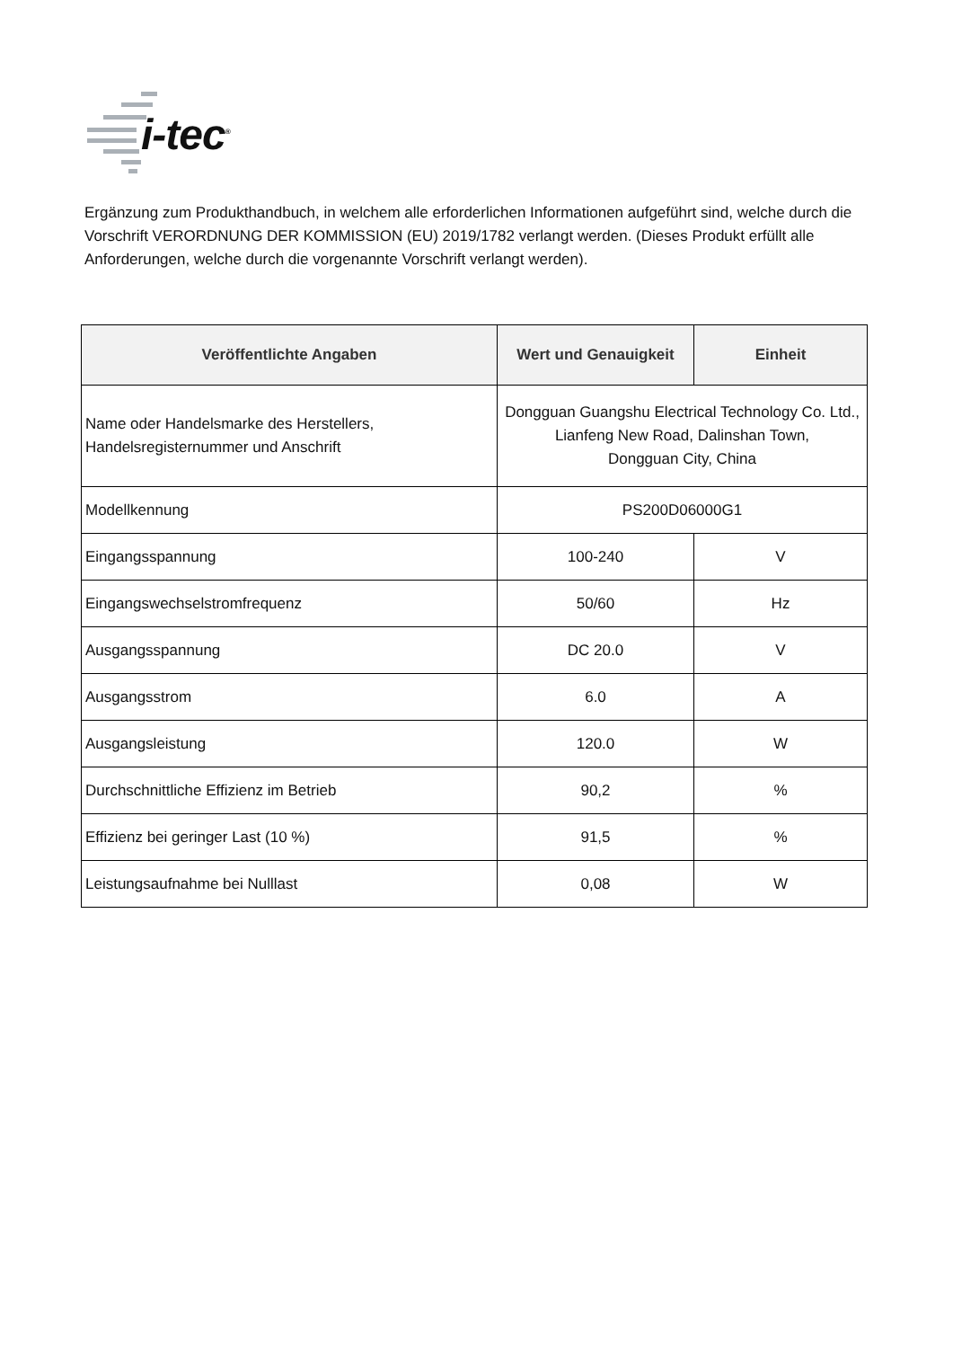i-tec<sup>®</sup>
Ergänzung zum Produkthandbuch, in welchem alle erforderlichen Informationen aufgeführt sind, welche durch die Vorschrift VERORDNUNG DER KOMMISSION (EU) 2019/1782 verlangt werden. (Dieses Produkt erfüllt alle Anforderungen, welche durch die vorgenannte Vorschrift verlangt werden).
| Veröffentlichte Angaben | Wert und Genauigkeit | Einheit |
| --- | --- | --- |
| Name oder Handelsmarke des Herstellers, Handelsregisternummer und Anschrift | Dongguan Guangshu Electrical Technology Co. Ltd., Lianfeng New Road, Dalinshan Town, Dongguan City, China | |
| Modellkennung | PS200D06000G1 | |
| Eingangsspannung | 100-240 | V |
| Eingangswechselstromfrequenz | 50/60 | Hz |
| Ausgangsspannung | DC 20.0 | V |
| Ausgangsstrom | 6.0 | A |
| Ausgangsleistung | 120.0 | W |
| Durchschnittliche Effizienz im Betrieb | 90,2 | % |
| Effizienz bei geringer Last (10 %) | 91,5 | % |
| Leistungsaufnahme bei Nulllast | 0,08 | W |